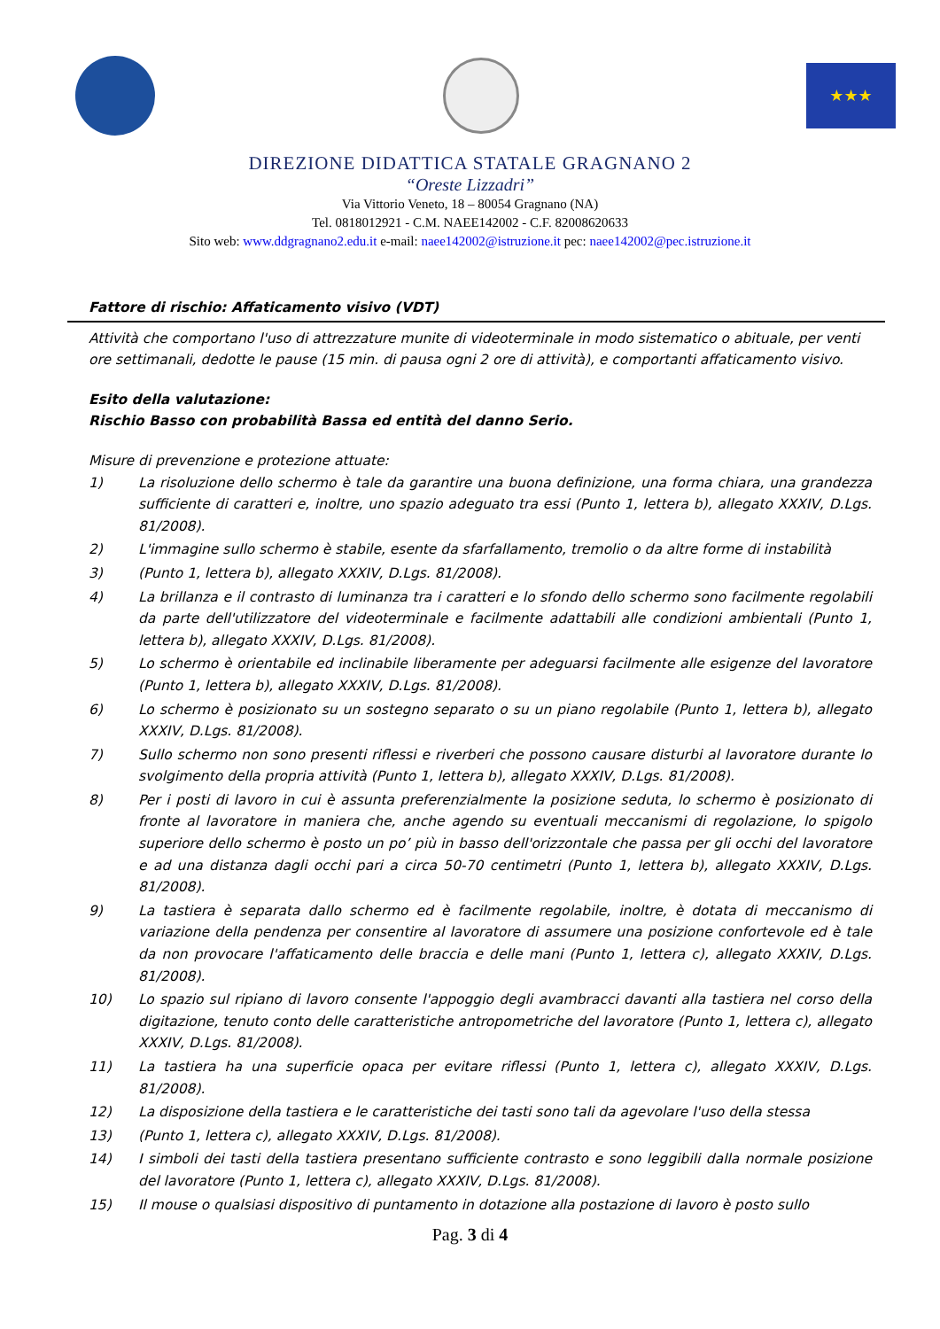★★★
DIREZIONE DIDATTICA STATALE GRAGNANO 2
“Oreste Lizzadri”
Via Vittorio Veneto, 18 – 80054 Gragnano (NA)
Tel. 0818012921 - C.M. NAEE142002 - C.F. 82008620633
Sito web: www.ddgragnano2.edu.it e-mail: naee142002@istruzione.it pec: naee142002@pec.istruzione.it
Fattore di rischio: Affaticamento visivo (VDT)
Attività che comportano l'uso di attrezzature munite di videoterminale in modo sistematico o abituale, per venti ore settimanali, dedotte le pause (15 min. di pausa ogni 2 ore di attività), e comportanti affaticamento visivo.
Esito della valutazione:
Rischio Basso con probabilità Bassa ed entità del danno Serio.
Misure di prevenzione e protezione attuate:
1) La risoluzione dello schermo è tale da garantire una buona definizione, una forma chiara, una grandezza sufficiente di caratteri e, inoltre, uno spazio adeguato tra essi (Punto 1, lettera b), allegato XXXIV, D.Lgs. 81/2008).
2) L'immagine sullo schermo è stabile, esente da sfarfallamento, tremolio o da altre forme di instabilità
3) (Punto 1, lettera b), allegato XXXIV, D.Lgs. 81/2008).
4) La brillanza e il contrasto di luminanza tra i caratteri e lo sfondo dello schermo sono facilmente regolabili da parte dell'utilizzatore del videoterminale e facilmente adattabili alle condizioni ambientali (Punto 1, lettera b), allegato XXXIV, D.Lgs. 81/2008).
5) Lo schermo è orientabile ed inclinabile liberamente per adeguarsi facilmente alle esigenze del lavoratore (Punto 1, lettera b), allegato XXXIV, D.Lgs. 81/2008).
6) Lo schermo è posizionato su un sostegno separato o su un piano regolabile (Punto 1, lettera b), allegato XXXIV, D.Lgs. 81/2008).
7) Sullo schermo non sono presenti riflessi e riverberi che possono causare disturbi al lavoratore durante lo svolgimento della propria attività (Punto 1, lettera b), allegato XXXIV, D.Lgs. 81/2008).
8) Per i posti di lavoro in cui è assunta preferenzialmente la posizione seduta, lo schermo è posizionato di fronte al lavoratore in maniera che, anche agendo su eventuali meccanismi di regolazione, lo spigolo superiore dello schermo è posto un po’ più in basso dell'orizzontale che passa per gli occhi del lavoratore e ad una distanza dagli occhi pari a circa 50-70 centimetri (Punto 1, lettera b), allegato XXXIV, D.Lgs. 81/2008).
9) La tastiera è separata dallo schermo ed è facilmente regolabile, inoltre, è dotata di meccanismo di variazione della pendenza per consentire al lavoratore di assumere una posizione confortevole ed è tale da non provocare l'affaticamento delle braccia e delle mani (Punto 1, lettera c), allegato XXXIV, D.Lgs. 81/2008).
10) Lo spazio sul ripiano di lavoro consente l'appoggio degli avambracci davanti alla tastiera nel corso della digitazione, tenuto conto delle caratteristiche antropometriche del lavoratore (Punto 1, lettera c), allegato XXXIV, D.Lgs. 81/2008).
11) La tastiera ha una superficie opaca per evitare riflessi (Punto 1, lettera c), allegato XXXIV, D.Lgs. 81/2008).
12) La disposizione della tastiera e le caratteristiche dei tasti sono tali da agevolare l'uso della stessa
13) (Punto 1, lettera c), allegato XXXIV, D.Lgs. 81/2008).
14) I simboli dei tasti della tastiera presentano sufficiente contrasto e sono leggibili dalla normale posizione del lavoratore (Punto 1, lettera c), allegato XXXIV, D.Lgs. 81/2008).
15) Il mouse o qualsiasi dispositivo di puntamento in dotazione alla postazione di lavoro è posto sullo
Pag. 3 di 4